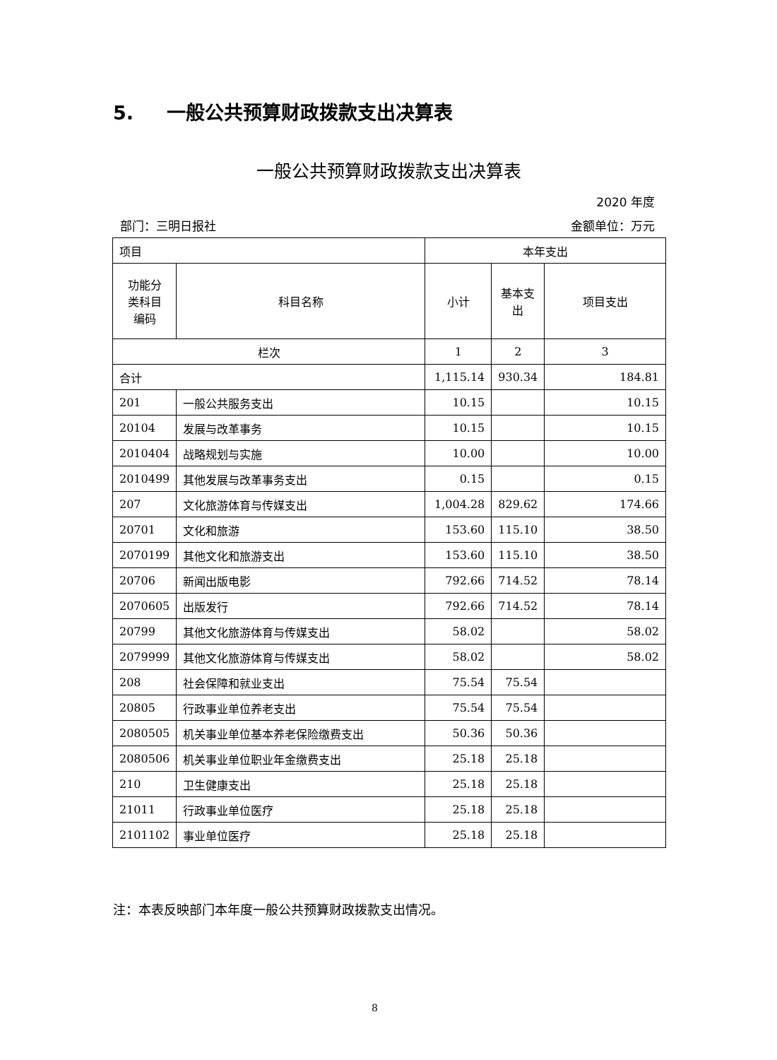5. 一般公共预算财政拨款支出决算表
一般公共预算财政拨款支出决算表
2020 年度
部门：三明日报社 金额单位：万元
| 项目 | | 本年支出 | | |
| --- | --- | --- | --- | --- |
| 功能分 类科目 编码 | 科目名称 | 小计 | 基本支 出 | 项目支出 |
| 栏次 | | 1 | 2 | 3 |
| 合计 | | 1,115.14 | 930.34 | 184.81 |
| 201 | 一般公共服务支出 | 10.15 | | 10.15 |
| 20104 | 发展与改革事务 | 10.15 | | 10.15 |
| 2010404 | 战略规划与实施 | 10.00 | | 10.00 |
| 2010499 | 其他发展与改革事务支出 | 0.15 | | 0.15 |
| 207 | 文化旅游体育与传媒支出 | 1,004.28 | 829.62 | 174.66 |
| 20701 | 文化和旅游 | 153.60 | 115.10 | 38.50 |
| 2070199 | 其他文化和旅游支出 | 153.60 | 115.10 | 38.50 |
| 20706 | 新闻出版电影 | 792.66 | 714.52 | 78.14 |
| 2070605 | 出版发行 | 792.66 | 714.52 | 78.14 |
| 20799 | 其他文化旅游体育与传媒支出 | 58.02 | | 58.02 |
| 2079999 | 其他文化旅游体育与传媒支出 | 58.02 | | 58.02 |
| 208 | 社会保障和就业支出 | 75.54 | 75.54 | |
| 20805 | 行政事业单位养老支出 | 75.54 | 75.54 | |
| 2080505 | 机关事业单位基本养老保险缴费支出 | 50.36 | 50.36 | |
| 2080506 | 机关事业单位职业年金缴费支出 | 25.18 | 25.18 | |
| 210 | 卫生健康支出 | 25.18 | 25.18 | |
| 21011 | 行政事业单位医疗 | 25.18 | 25.18 | |
| 2101102 | 事业单位医疗 | 25.18 | 25.18 | |
注：本表反映部门本年度一般公共预算财政拨款支出情况。
8